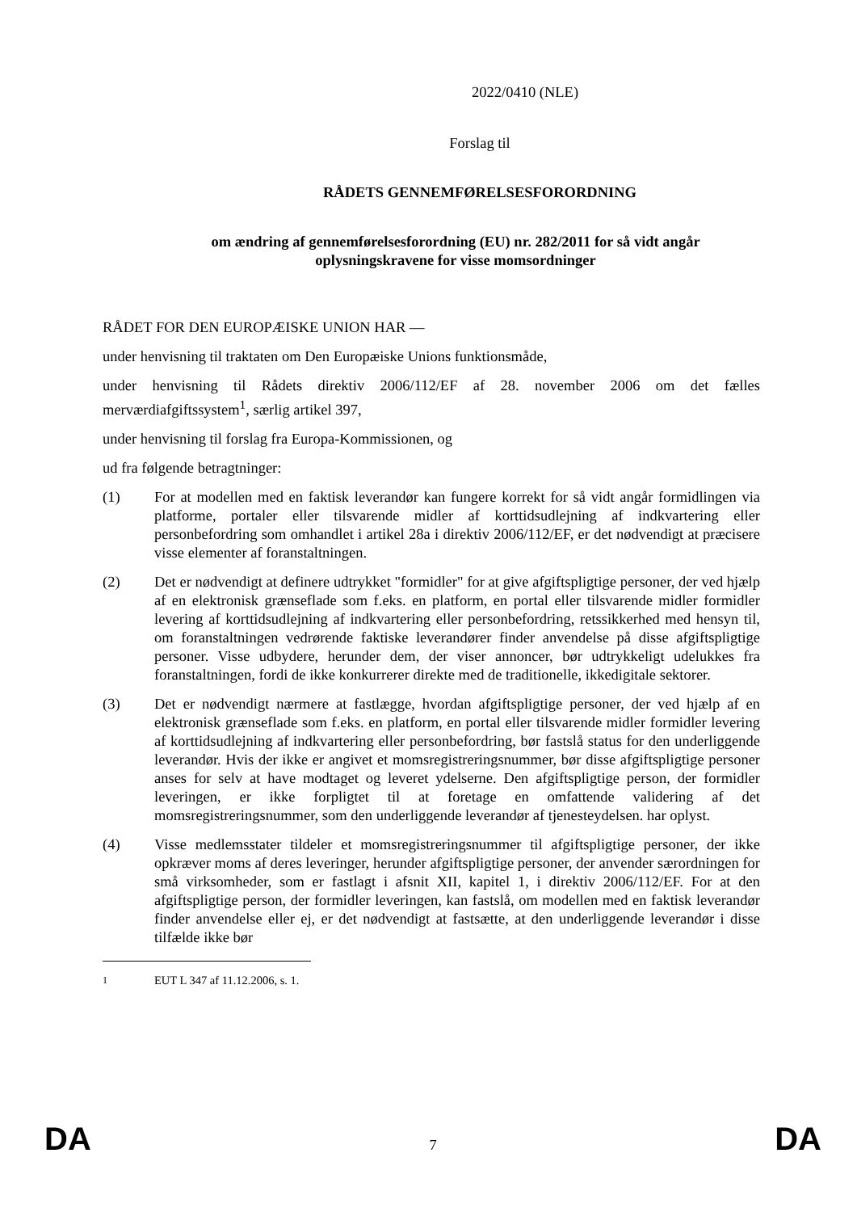2022/0410 (NLE)
Forslag til
RÅDETS GENNEMFØRELSESFORORDNING
om ændring af gennemførelsesforordning (EU) nr. 282/2011 for så vidt angår oplysningskravene for visse momsordninger
RÅDET FOR DEN EUROPÆISKE UNION HAR —
under henvisning til traktaten om Den Europæiske Unions funktionsmåde,
under henvisning til Rådets direktiv 2006/112/EF af 28. november 2006 om det fælles merværdiafgiftssystem<sup>1</sup>, særlig artikel 397,
under henvisning til forslag fra Europa-Kommissionen, og
ud fra følgende betragtninger:
(1) For at modellen med en faktisk leverandør kan fungere korrekt for så vidt angår formidlingen via platforme, portaler eller tilsvarende midler af korttidsudlejning af indkvartering eller personbefordring som omhandlet i artikel 28a i direktiv 2006/112/EF, er det nødvendigt at præcisere visse elementer af foranstaltningen.
(2) Det er nødvendigt at definere udtrykket "formidler" for at give afgiftspligtige personer, der ved hjælp af en elektronisk grænseflade som f.eks. en platform, en portal eller tilsvarende midler formidler levering af korttidsudlejning af indkvartering eller personbefordring, retssikkerhed med hensyn til, om foranstaltningen vedrørende faktiske leverandører finder anvendelse på disse afgiftspligtige personer. Visse udbydere, herunder dem, der viser annoncer, bør udtrykkeligt udelukkes fra foranstaltningen, fordi de ikke konkurrerer direkte med de traditionelle, ikkedigitale sektorer.
(3) Det er nødvendigt nærmere at fastlægge, hvordan afgiftspligtige personer, der ved hjælp af en elektronisk grænseflade som f.eks. en platform, en portal eller tilsvarende midler formidler levering af korttidsudlejning af indkvartering eller personbefordring, bør fastslå status for den underliggende leverandør. Hvis der ikke er angivet et momsregistreringsnummer, bør disse afgiftspligtige personer anses for selv at have modtaget og leveret ydelserne. Den afgiftspligtige person, der formidler leveringen, er ikke forpligtet til at foretage en omfattende validering af det momsregistreringsnummer, som den underliggende leverandør af tjenesteydelsen. har oplyst.
(4) Visse medlemsstater tildeler et momsregistreringsnummer til afgiftspligtige personer, der ikke opkræver moms af deres leveringer, herunder afgiftspligtige personer, der anvender særordningen for små virksomheder, som er fastlagt i afsnit XII, kapitel 1, i direktiv 2006/112/EF. For at den afgiftspligtige person, der formidler leveringen, kan fastslå, om modellen med en faktisk leverandør finder anvendelse eller ej, er det nødvendigt at fastsætte, at den underliggende leverandør i disse tilfælde ikke bør
<sup>1</sup> EUT L 347 af 11.12.2006, s. 1.
DA 7 DA